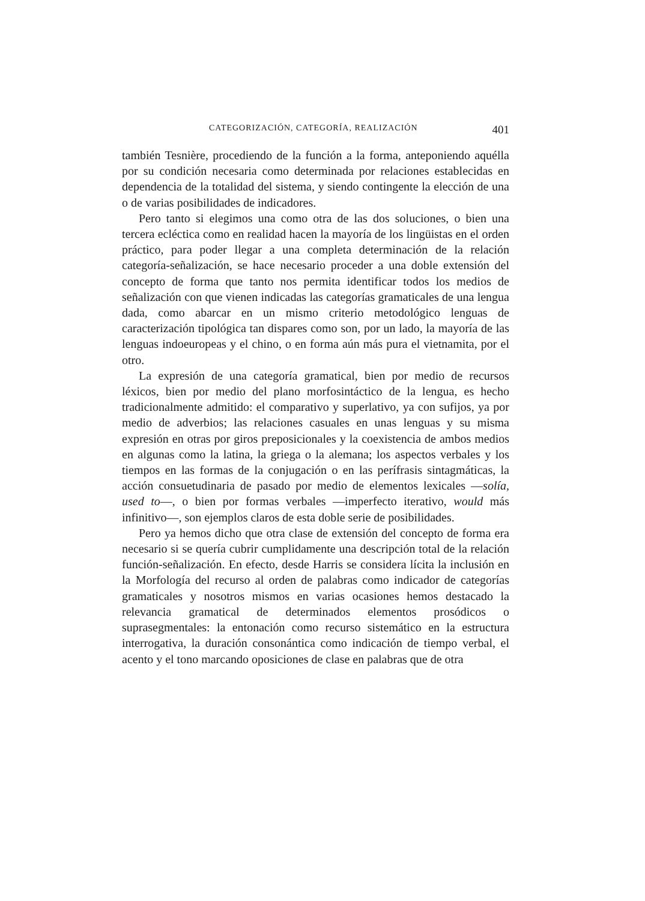CATEGORIZACIÓN, CATEGORÍA, REALIZACIÓN 401
también Tesnière, procediendo de la función a la forma, anteponiendo aquélla por su condición necesaria como determinada por relaciones establecidas en dependencia de la totalidad del sistema, y siendo contingente la elección de una o de varias posibilidades de indicadores.
Pero tanto si elegimos una como otra de las dos soluciones, o bien una tercera ecléctica como en realidad hacen la mayoría de los lingüistas en el orden práctico, para poder llegar a una completa determinación de la relación categoría-señalización, se hace necesario proceder a una doble extensión del concepto de forma que tanto nos permita identificar todos los medios de señalización con que vienen indicadas las categorías gramaticales de una lengua dada, como abarcar en un mismo criterio metodológico lenguas de caracterización tipológica tan dispares como son, por un lado, la mayoría de las lenguas indoeuropeas y el chino, o en forma aún más pura el vietnamita, por el otro.
La expresión de una categoría gramatical, bien por medio de recursos léxicos, bien por medio del plano morfosintáctico de la lengua, es hecho tradicionalmente admitido: el comparativo y superlativo, ya con sufijos, ya por medio de adverbios; las relaciones casuales en unas lenguas y su misma expresión en otras por giros preposicionales y la coexistencia de ambos medios en algunas como la latina, la griega o la alemana; los aspectos verbales y los tiempos en las formas de la conjugación o en las perífrasis sintagmáticas, la acción consuetudinaria de pasado por medio de elementos lexicales —solía, used to—, o bien por formas verbales —imperfecto iterativo, would más infinitivo—, son ejemplos claros de esta doble serie de posibilidades.
Pero ya hemos dicho que otra clase de extensión del concepto de forma era necesario si se quería cubrir cumplidamente una descripción total de la relación función-señalización. En efecto, desde Harris se considera lícita la inclusión en la Morfología del recurso al orden de palabras como indicador de categorías gramaticales y nosotros mismos en varias ocasiones hemos destacado la relevancia gramatical de determinados elementos prosódicos o suprasegmentales: la entonación como recurso sistemático en la estructura interrogativa, la duración consonántica como indicación de tiempo verbal, el acento y el tono marcando oposiciones de clase en palabras que de otra